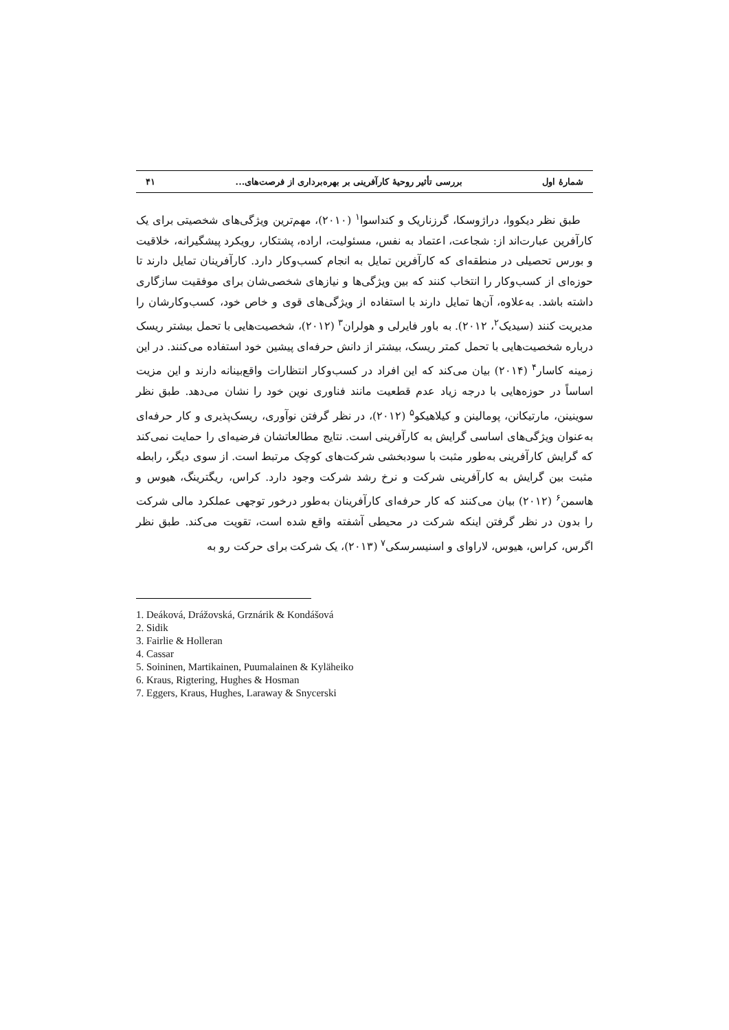شمارۀ اول بررسی تأثیر روحیۀ کارآفرینی بر بهره‌برداری از فرصت‌های... ۴۱
طبق نظر دیکووا، دراژوسکا، گرزناریک و کنداسوا<sup>۱</sup> (۲۰۱۰)، مهم‌ترین ویژگی‌های شخصیتی برای یک کارآفرین عبارت‌اند از: شجاعت، اعتماد به نفس، مسئولیت، اراده، پشتکار، رویکرد پیشگیرانه، خلاقیت و بورس تحصیلی در منطقه‌ای که کارآفرین تمایل به انجام کسب‌وکار دارد. کارآفرینان تمایل دارند تا حوزه‌ای از کسب‌وکار را انتخاب کنند که بین ویژگی‌ها و نیازهای شخصی‌شان برای موفقیت سازگاری داشته باشد. به‌علاوه، آن‌ها تمایل دارند با استفاده از ویژگی‌های قوی و خاص خود، کسب‌وکارشان را مدیریت کنند (سیدیک<sup>۲</sup>، ۲۰۱۲). به باور فایرلی و هولران<sup>۳</sup> (۲۰۱۲)، شخصیت‌هایی با تحمل بیشتر ریسک درباره شخصیت‌هایی با تحمل کمتر ریسک، بیشتر از دانش حرفه‌ای پیشین خود استفاده می‌کنند. در این زمینه کاسار<sup>۴</sup> (۲۰۱۴) بیان می‌کند که این افراد در کسب‌وکار انتظارات واقع‌بینانه دارند و این مزیت اساساً در حوزه‌هایی با درجه زیاد عدم قطعیت مانند فناوری نوین خود را نشان می‌دهد. طبق نظر سوینینن، مارتیکانن، پومالینن و کیلاهیکو<sup>۵</sup> (۲۰۱۲)، در نظر گرفتن نوآوری، ریسک‌پذیری و کار حرفه‌ای به‌عنوان ویژگی‌های اساسی گرایش به کارآفرینی است. نتایج مطالعاتشان فرضیه‌ای را حمایت نمی‌کند که گرایش کارآفرینی به‌طور مثبت با سودبخشی شرکت‌های کوچک مرتبط است. از سوی دیگر، رابطه مثبت بین گرایش به کارآفرینی شرکت و نرخ رشد شرکت وجود دارد. کراس، ریگترینگ، هیوس و هاسمن<sup>۶</sup> (۲۰۱۲) بیان می‌کنند که کار حرفه‌ای کارآفرینان به‌طور درخور توجهی عملکرد مالی شرکت را بدون در نظر گرفتن اینکه شرکت در محیطی آشفته واقع شده است، تقویت می‌کند. طبق نظر اگرس، کراس، هیوس، لاراوای و اسنیسرسکی<sup>۷</sup> (۲۰۱۳)، یک شرکت برای حرکت رو به
1. Deáková, Drážovská, Grznárik & Kondášová
2. Sidik
3. Fairlie & Holleran
4. Cassar
5. Soininen, Martikainen, Puumalainen & Kyläheiko
6. Kraus, Rigtering, Hughes & Hosman
7. Eggers, Kraus, Hughes, Laraway & Snycerski